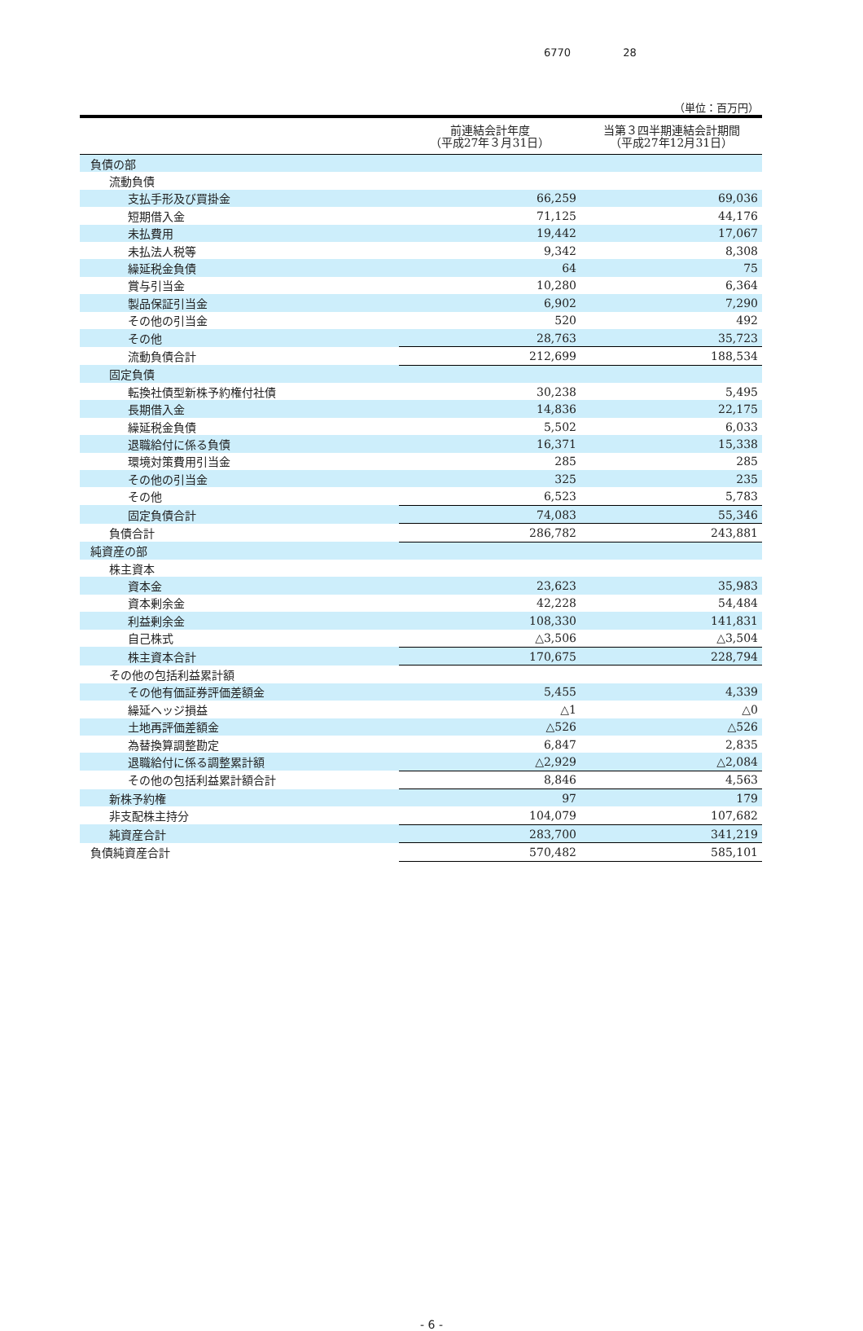6770 28
（単位：百万円）
| | 前連結会計年度 （平成27年３月31日） | 当第３四半期連結会計期間 （平成27年12月31日） |
| --- | --- | --- |
| 負債の部 | | |
| 流動負債 | | |
| 支払手形及び買掛金 | 66,259 | 69,036 |
| 短期借入金 | 71,125 | 44,176 |
| 未払費用 | 19,442 | 17,067 |
| 未払法人税等 | 9,342 | 8,308 |
| 繰延税金負債 | 64 | 75 |
| 賞与引当金 | 10,280 | 6,364 |
| 製品保証引当金 | 6,902 | 7,290 |
| その他の引当金 | 520 | 492 |
| その他 | 28,763 | 35,723 |
| 流動負債合計 | 212,699 | 188,534 |
| 固定負債 | | |
| 転換社債型新株予約権付社債 | 30,238 | 5,495 |
| 長期借入金 | 14,836 | 22,175 |
| 繰延税金負債 | 5,502 | 6,033 |
| 退職給付に係る負債 | 16,371 | 15,338 |
| 環境対策費用引当金 | 285 | 285 |
| その他の引当金 | 325 | 235 |
| その他 | 6,523 | 5,783 |
| 固定負債合計 | 74,083 | 55,346 |
| 負債合計 | 286,782 | 243,881 |
| 純資産の部 | | |
| 株主資本 | | |
| 資本金 | 23,623 | 35,983 |
| 資本剰余金 | 42,228 | 54,484 |
| 利益剰余金 | 108,330 | 141,831 |
| 自己株式 | △3,506 | △3,504 |
| 株主資本合計 | 170,675 | 228,794 |
| その他の包括利益累計額 | | |
| その他有価証券評価差額金 | 5,455 | 4,339 |
| 繰延ヘッジ損益 | △1 | △0 |
| 土地再評価差額金 | △526 | △526 |
| 為替換算調整勘定 | 6,847 | 2,835 |
| 退職給付に係る調整累計額 | △2,929 | △2,084 |
| その他の包括利益累計額合計 | 8,846 | 4,563 |
| 新株予約権 | 97 | 179 |
| 非支配株主持分 | 104,079 | 107,682 |
| 純資産合計 | 283,700 | 341,219 |
| 負債純資産合計 | 570,482 | 585,101 |
- 6 -